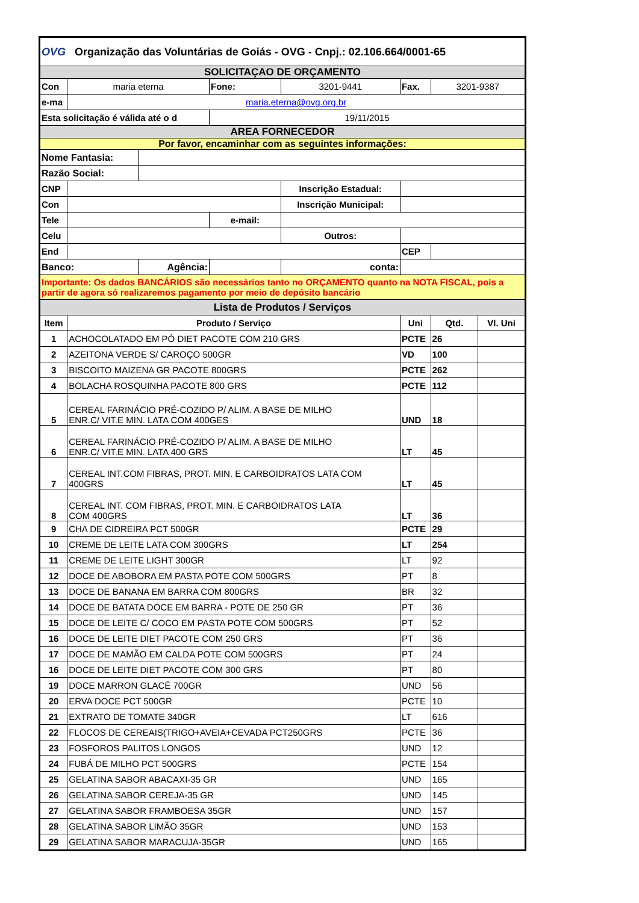| OVG Organização das Voluntárias de Goiás - OVG - Cnpj.: 02.106.664/0001-65 | | | | | | | |
| SOLICITAÇAO DE ORÇAMENTO | | | | | | | |
| Con | maria eterna | | Fone: | 3201-9441 | Fax. | 3201-9387 | |
| e-ma | maria.eterna@ovg.org.br | | | | | | |
| Esta solicitação é válida até o d | | | 19/11/2015 | | | | |
| AREA FORNECEDOR | | | | | | | |
| Por favor, encaminhar com as seguintes informações: | | | | | | | |
| Nome Fantasia: | | | | | | | |
| Razão Social: | | | | | | | |
| CNP | | | | Inscrição Estadual: | | | |
| Con | | | | Inscrição Municipal: | | | |
| Tele | | | e-mail: | | | | |
| Celu | | | | Outros: | | | |
| End | | | | | CEP | | |
| Banco: | | Agência: | | conta: | | | |
| Importante: Os dados BANCÁRIOS são necessários tanto no ORÇAMENTO quanto na NOTA FISCAL, pois a partir de agora só realizaremos pagamento por meio de depósito bancário | | | | | | | |
| Lista de Produtos / Serviços | | | | | | | |
| Item | Produto / Serviço | | | | Uni | Qtd. | Vl. Uni |
| 1 | ACHOCOLATADO EM PÓ DIET PACOTE COM 210 GRS | | | | PCTE | 26 | |
| 2 | AZEITONA VERDE S/ CAROÇO 500GR | | | | VD | 100 | |
| 3 | BISCOITO MAIZENA GR PACOTE 800GRS | | | | PCTE | 262 | |
| 4 | BOLACHA ROSQUINHA PACOTE 800 GRS | | | | PCTE | 112 | |
| 5 | CEREAL FARINÁCIO PRÉ-COZIDO P/ ALIM. A BASE DE MILHO ENR.C/ VIT.E MIN. LATA COM 400GES | | | | UND | 18 | |
| 6 | CEREAL FARINÁCIO PRÉ-COZIDO P/ ALIM. A BASE DE MILHO ENR.C/ VIT.E MIN. LATA 400 GRS | | | | LT | 45 | |
| 7 | CEREAL INT.COM FIBRAS, PROT. MIN. E CARBOIDRATOS LATA COM 400GRS | | | | LT | 45 | |
| 8 | CEREAL INT. COM FIBRAS, PROT. MIN. E CARBOIDRATOS LATA COM 400GRS | | | | LT | 36 | |
| 9 | CHA DE CIDREIRA PCT 500GR | | | | PCTE | 29 | |
| 10 | CREME DE LEITE LATA COM 300GRS | | | | LT | 254 | |
| 11 | CREME DE LEITE LIGHT 300GR | | | | LT | 92 | |
| 12 | DOCE DE ABOBORA EM PASTA POTE COM 500GRS | | | | PT | 8 | |
| 13 | DOCE DE BANANA EM BARRA COM 800GRS | | | | BR | 32 | |
| 14 | DOCE DE BATATA DOCE EM BARRA - POTE DE 250 GR | | | | PT | 36 | |
| 15 | DOCE DE LEITE C/ COCO EM PASTA POTE COM 500GRS | | | | PT | 52 | |
| 16 | DOCE DE LEITE DIET PACOTE COM 250 GRS | | | | PT | 36 | |
| 17 | DOCE DE MAMÃO EM CALDA POTE COM 500GRS | | | | PT | 24 | |
| 16 | DOCE DE LEITE DIET PACOTE COM 300 GRS | | | | PT | 80 | |
| 19 | DOCE MARRON GLACÊ 700GR | | | | UND | 56 | |
| 20 | ERVA DOCE PCT 500GR | | | | PCTE | 10 | |
| 21 | EXTRATO DE TOMATE 340GR | | | | LT | 616 | |
| 22 | FLOCOS DE CEREAIS(TRIGO+AVEIA+CEVADA PCT250GRS | | | | PCTE | 36 | |
| 23 | FOSFOROS PALITOS LONGOS | | | | UND | 12 | |
| 24 | FUBÁ DE MILHO PCT 500GRS | | | | PCTE | 154 | |
| 25 | GELATINA SABOR ABACAXI-35 GR | | | | UND | 165 | |
| 26 | GELATINA SABOR CEREJA-35 GR | | | | UND | 145 | |
| 27 | GELATINA SABOR FRAMBOESA 35GR | | | | UND | 157 | |
| 28 | GELATINA SABOR LIMÃO 35GR | | | | UND | 153 | |
| 29 | GELATINA SABOR MARACUJA-35GR | | | | UND | 165 | |